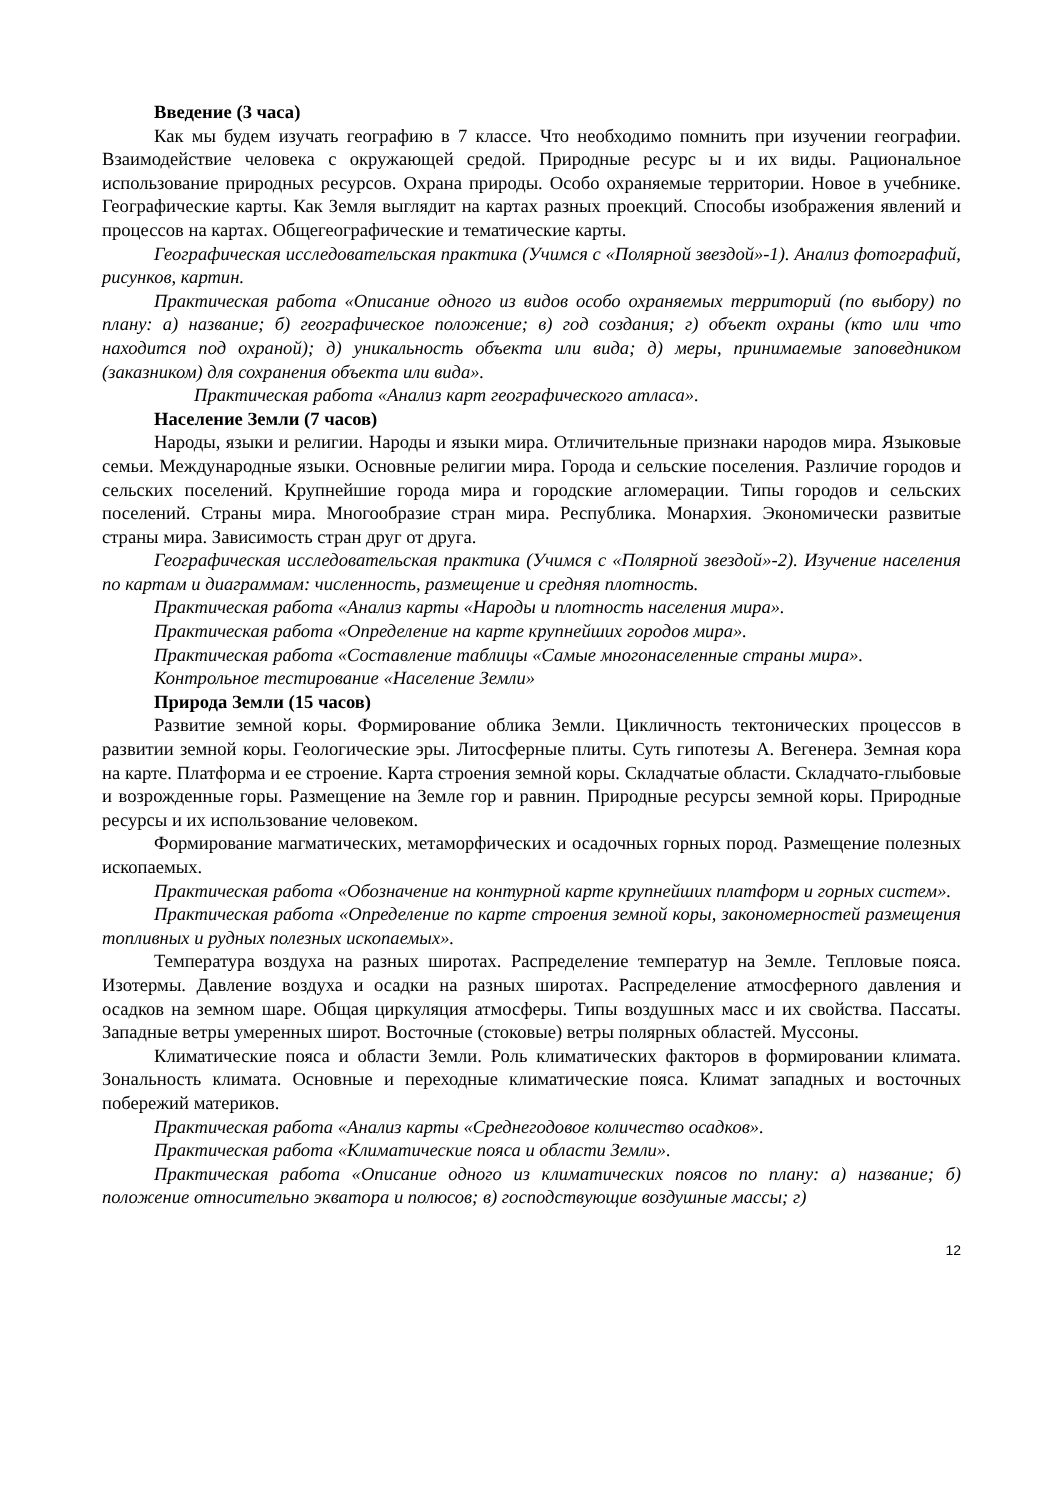Введение (3 часа)
Как мы будем изучать географию в 7 классе. Что необходимо помнить при изучении географии. Взаимодействие человека с окружающей средой. Природные ресурс ы и их виды. Рациональное использование природных ресурсов. Охрана природы. Особо охраняемые территории. Новое в учебнике. Географические карты. Как Земля выглядит на картах разных проекций. Способы изображения явлений и процессов на картах. Общегеографические и тематические карты.
Географическая исследовательская практика (Учимся с «Полярной звездой»-1). Анализ фотографий, рисунков, картин.
Практическая работа «Описание одного из видов особо охраняемых территорий (по выбору) по плану: а) название; б) географическое положение; в) год создания; г) объект охраны (кто или что находится под охраной); д) уникальность объекта или вида; д) меры, принимаемые заповедником (заказником) для сохранения объекта или вида».
Практическая работа «Анализ карт географического атласа».
Население Земли (7 часов)
Народы, языки и религии. Народы и языки мира. Отличительные признаки народов мира. Языковые семьи. Международные языки. Основные религии мира. Города и сельские поселения. Различие городов и сельских поселений. Крупнейшие города мира и городские агломерации. Типы городов и сельских поселений. Страны мира. Многообразие стран мира. Республика. Монархия. Экономически развитые страны мира. Зависимость стран друг от друга.
Географическая исследовательская практика (Учимся с «Полярной звездой»-2). Изучение населения по картам и диаграммам: численность, размещение и средняя плотность.
Практическая работа «Анализ карты «Народы и плотность населения мира».
Практическая работа «Определение на карте крупнейших городов мира».
Практическая работа «Составление таблицы «Самые многонаселенные страны мира».
Контрольное тестирование «Население Земли»
Природа Земли (15 часов)
Развитие земной коры. Формирование облика Земли. Цикличность тектонических процессов в развитии земной коры. Геологические эры. Литосферные плиты. Суть гипотезы А. Вегенера. Земная кора на карте. Платформа и ее строение. Карта строения земной коры. Складчатые области. Складчато-глыбовые и возрожденные горы. Размещение на Земле гор и равнин. Природные ресурсы земной коры. Природные ресурсы и их использование человеком.
Формирование магматических, метаморфических и осадочных горных пород. Размещение полезных ископаемых.
Практическая работа «Обозначение на контурной карте крупнейших платформ и горных систем».
Практическая работа «Определение по карте строения земной коры, закономерностей размещения топливных и рудных полезных ископаемых».
Температура воздуха на разных широтах. Распределение температур на Земле. Тепловые пояса. Изотермы. Давление воздуха и осадки на разных широтах. Распределение атмосферного давления и осадков на земном шаре. Общая циркуляция атмосферы. Типы воздушных масс и их свойства. Пассаты. Западные ветры умеренных широт. Восточные (стоковые) ветры полярных областей. Муссоны.
Климатические пояса и области Земли. Роль климатических факторов в формировании климата. Зональность климата. Основные и переходные климатические пояса. Климат западных и восточных побережий материков.
Практическая работа «Анализ карты «Среднегодовое количество осадков».
Практическая работа «Климатические пояса и области Земли».
Практическая работа «Описание одного из климатических поясов по плану: а) название; б) положение относительно экватора и полюсов; в) господствующие воздушные массы; г)
12